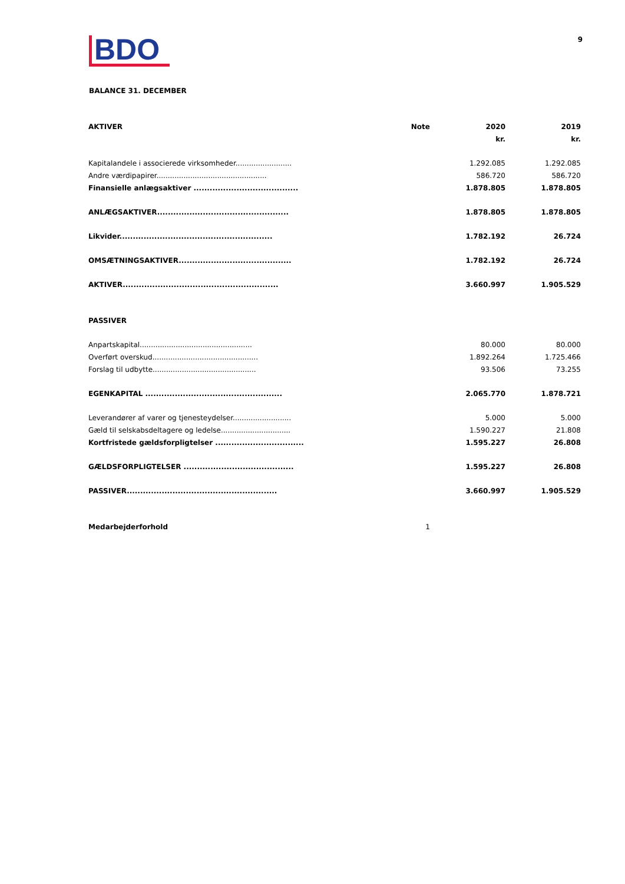BDO
9
BALANCE 31. DECEMBER
| AKTIVER | Note | 2020 kr. | 2019 kr. |
| --- | --- | --- | --- |
| Kapitalandele i associerede virksomheder......................... | | 1.292.085 | 1.292.085 |
| Andre værdipapirer................................................. | | 586.720 | 586.720 |
| Finansielle anlægsaktiver ....................................... | | 1.878.805 | 1.878.805 |
| ANLÆGSAKTIVER................................................. | | 1.878.805 | 1.878.805 |
| Likvider......................................................... | | 1.782.192 | 26.724 |
| OMSÆTNINGSAKTIVER.......................................... | | 1.782.192 | 26.724 |
| AKTIVER.......................................................... | | 3.660.997 | 1.905.529 |
| PASSIVER | | | |
| Anpartskapital.................................................. | | 80.000 | 80.000 |
| Overført overskud............................................... | | 1.892.264 | 1.725.466 |
| Forslag til udbytte.............................................. | | 93.506 | 73.255 |
| EGENKAPITAL ................................................... | | 2.065.770 | 1.878.721 |
| Leverandører af varer og tjenesteydelser.......................... | | 5.000 | 5.000 |
| Gæld til selskabsdeltagere og ledelse............................... | | 1.590.227 | 21.808 |
| Kortfristede gældsforpligtelser ................................. | | 1.595.227 | 26.808 |
| GÆLDSFORPLIGTELSER ......................................... | | 1.595.227 | 26.808 |
| PASSIVER........................................................ | | 3.660.997 | 1.905.529 |
| Medarbejderforhold | 1 | | |